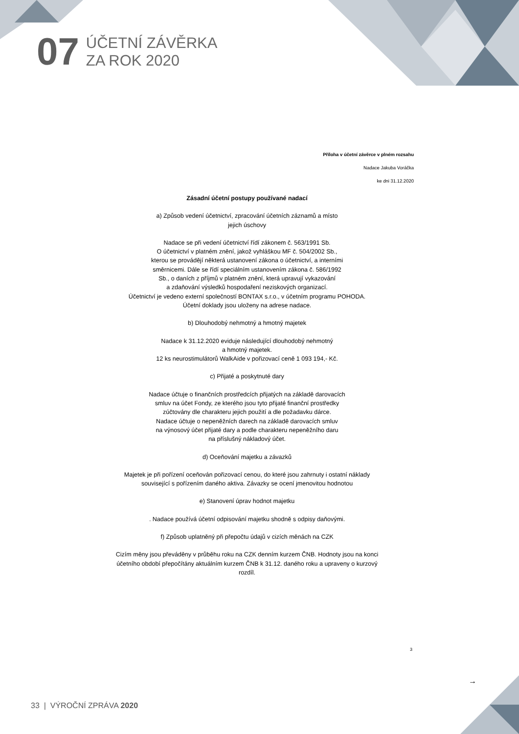07
ÚČETNÍ ZÁVĚRKA
ZA ROK 2020
Příloha v účetní závěrce v plném rozsahu
Nadace Jakuba Voráčka
ke dni 31.12.2020
Zásadní účetní postupy používané nadací
a) Způsob vedení účetnictví, zpracování účetních záznamů a místo
jejich úschovy
Nadace se při vedení účetnictví řídí zákonem č. 563/1991 Sb.
O účetnictví v platném znění, jakož vyhláškou MF č. 504/2002 Sb.,
kterou se provádějí některá ustanovení zákona o účetnictví, a interními
směrnicemi. Dále se řídí speciálním ustanovením zákona č. 586/1992
Sb., o daních z příjmů v platném znění, která upravují vykazování
a zdaňování výsledků hospodaření neziskových organizací.
Účetnictví je vedeno externí společností BONTAX s.r.o., v účetním programu POHODA.
Účetní doklady jsou uloženy na adrese nadace.
b) Dlouhodobý nehmotný a hmotný majetek
Nadace k 31.12.2020 eviduje následující dlouhodobý nehmotný
a hmotný majetek.
12 ks neurostimulátorů WalkAide v pořizovací ceně 1 093 194,- Kč.
c) Přijaté a poskytnuté dary
Nadace účtuje o finančních prostředcích přijatých na základě darovacích
smluv na účet Fondy, ze kterého jsou tyto přijaté finanční prostředky
zúčtovány dle charakteru jejich použití a dle požadavku dárce.
Nadace účtuje o nepeněžních darech na základě darovacích smluv
na výnosový účet přijaté dary a podle charakteru nepeněžního daru
na příslušný nákladový účet.
d) Oceňování majetku a závazků
Majetek je při pořízení oceňován pořizovací cenou, do které jsou zahrnuty i ostatní náklady
související s pořízením daného aktiva. Závazky se ocení jmenovitou hodnotou
e) Stanovení úprav hodnot majetku
. Nadace používá účetní odpisování majetku shodně s odpisy daňovými.
f) Způsob uplatněný při přepočtu údajů v cizích měnách na CZK
Cizím měny jsou převáděny v průběhu roku na CZK denním kurzem ČNB. Hodnoty jsou na konci
účetního období přepočítány aktuálním kurzem ČNB k 31.12. daného roku a upraveny o kurzový
rozdíl.
3
→
33 | VÝROČNÍ ZPRÁVA 2020